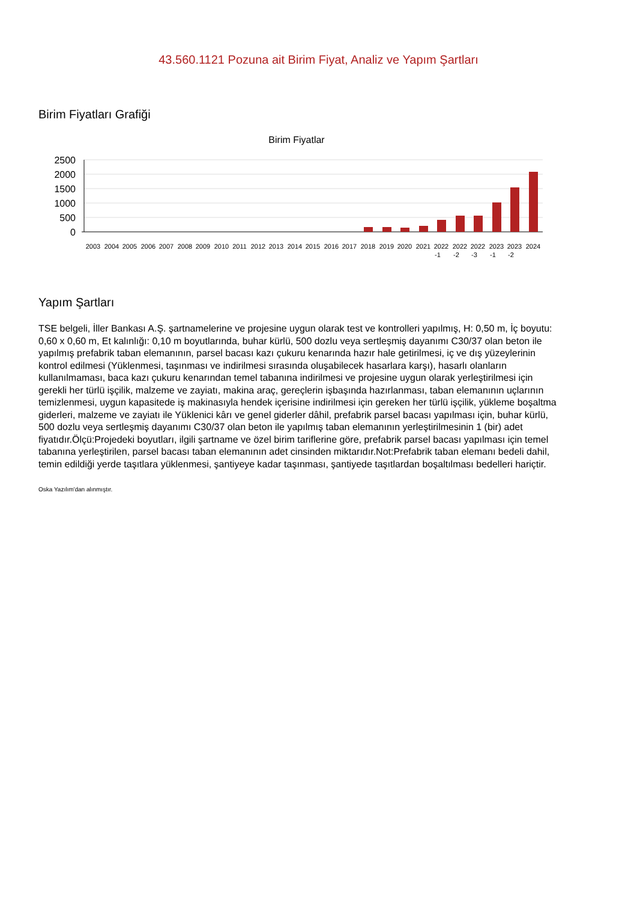43.560.1121 Pozuna ait Birim Fiyat, Analiz ve Yapım Şartları
Birim Fiyatları Grafiği
Birim Fiyatlar
2500
2000
1500
1000
500
0
2003
2004
2005
2006
2007
2008
2009
2010
2011
2012
2013
2014
2015
2016
2017
2018
2019
2020
2021
2022
2022
2022
2023
2023
2024
-1
-2
-3
-1
-2
Yapım Şartları
TSE belgeli, İller Bankası A.Ş. şartnamelerine ve projesine uygun olarak test ve kontrolleri yapılmış, H: 0,50 m, İç boyutu: 0,60 x 0,60 m, Et kalınlığı: 0,10 m boyutlarında, buhar kürlü, 500 dozlu veya sertleşmiş dayanımı C30/37 olan beton ile yapılmış prefabrik taban elemanının, parsel bacası kazı çukuru kenarında hazır hale getirilmesi, iç ve dış yüzeylerinin kontrol edilmesi (Yüklenmesi, taşınması ve indirilmesi sırasında oluşabilecek hasarlara karşı), hasarlı olanların kullanılmaması, baca kazı çukuru kenarından temel tabanına indirilmesi ve projesine uygun olarak yerleştirilmesi için gerekli her türlü işçilik, malzeme ve zayiatı, makina araç, gereçlerin işbaşında hazırlanması, taban elemanının uçlarının temizlenmesi, uygun kapasitede iş makinasıyla hendek içerisine indirilmesi için gereken her türlü işçilik, yükleme boşaltma giderleri, malzeme ve zayiatı ile Yüklenici kârı ve genel giderler dâhil, prefabrik parsel bacası yapılması için, buhar kürlü, 500 dozlu veya sertleşmiş dayanımı C30/37 olan beton ile yapılmış taban elemanının yerleştirilmesinin 1 (bir) adet fiyatıdır.Ölçü:Projedeki boyutları, ilgili şartname ve özel birim tariflerine göre, prefabrik parsel bacası yapılması için temel tabanına yerleştirilen, parsel bacası taban elemanının adet cinsinden miktarıdır.Not:Prefabrik taban elemanı bedeli dahil, temin edildiği yerde taşıtlara yüklenmesi, şantiyeye kadar taşınması, şantiyede taşıtlardan boşaltılması bedelleri hariçtir.
Oska Yazılım'dan alınmıştır.